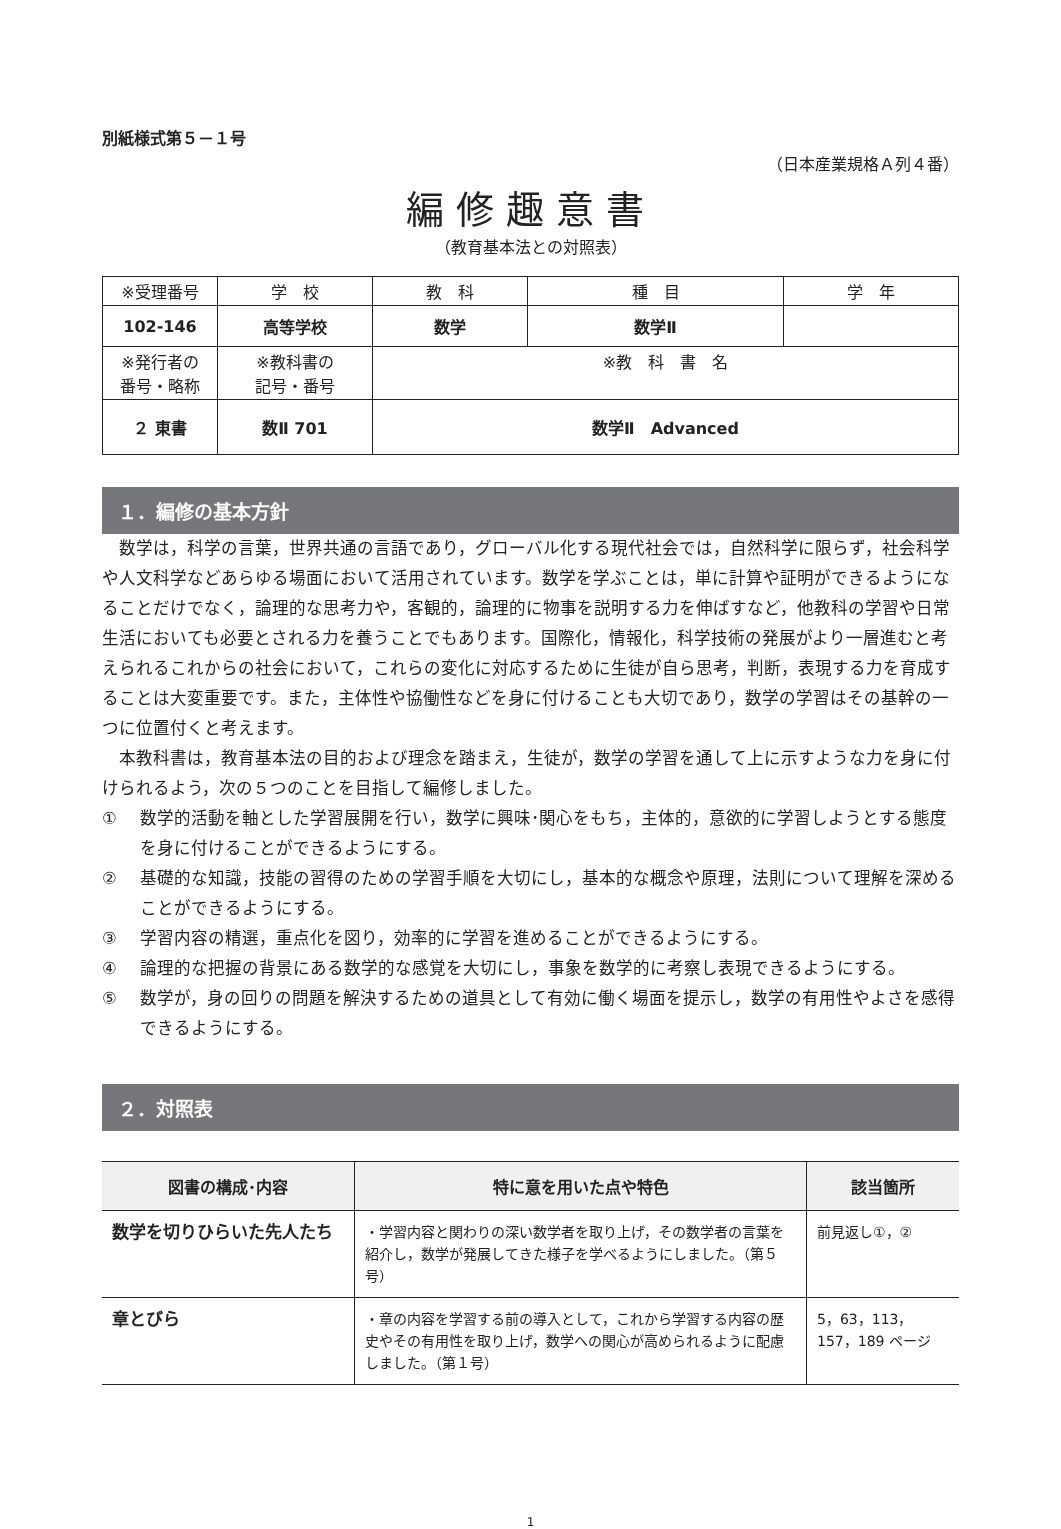別紙様式第５－１号
（日本産業規格Ａ列４番）
編修趣意書
（教育基本法との対照表）
| ※受理番号 | 学 校 | 教 科 | 種 目 | 学 年 |
| 102-146 | 高等学校 | 数学 | 数学Ⅱ | |
| ※発行者の 番号・略称 | ※教科書の 記号・番号 | ※教 科 書 名 | | |
| ２ 東書 | 数Ⅱ 701 | 数学Ⅱ Advanced | | |
１．編修の基本方針
数学は，科学の言葉，世界共通の言語であり，グローバル化する現代社会では，自然科学に限らず，社会科学や人文科学などあらゆる場面において活用されています。数学を学ぶことは，単に計算や証明ができるようになることだけでなく，論理的な思考力や，客観的，論理的に物事を説明する力を伸ばすなど，他教科の学習や日常生活においても必要とされる力を養うことでもあります。国際化，情報化，科学技術の発展がより一層進むと考えられるこれからの社会において，これらの変化に対応するために生徒が自ら思考，判断，表現する力を育成することは大変重要です。また，主体性や協働性などを身に付けることも大切であり，数学の学習はその基幹の一つに位置付くと考えます。
本教科書は，教育基本法の目的および理念を踏まえ，生徒が，数学の学習を通して上に示すような力を身に付けられるよう，次の５つのことを目指して編修しました。
① 数学的活動を軸とした学習展開を行い，数学に興味･関心をもち，主体的，意欲的に学習しようとする態度を身に付けることができるようにする。
② 基礎的な知識，技能の習得のための学習手順を大切にし，基本的な概念や原理，法則について理解を深めることができるようにする。
③ 学習内容の精選，重点化を図り，効率的に学習を進めることができるようにする。
④ 論理的な把握の背景にある数学的な感覚を大切にし，事象を数学的に考察し表現できるようにする。
⑤ 数学が，身の回りの問題を解決するための道具として有効に働く場面を提示し，数学の有用性やよさを感得できるようにする。
２．対照表
| 図書の構成･内容 | 特に意を用いた点や特色 | 該当箇所 |
| --- | --- | --- |
| 数学を切りひらいた先人たち | ・学習内容と関わりの深い数学者を取り上げ，その数学者の言葉を紹介し，数学が発展してきた様子を学べるようにしました。（第５号） | 前見返し①，② |
| 章とびら | ・章の内容を学習する前の導入として，これから学習する内容の歴史やその有用性を取り上げ，数学への関心が高められるように配慮しました。（第１号） | 5，63，113，157，189 ページ |
1